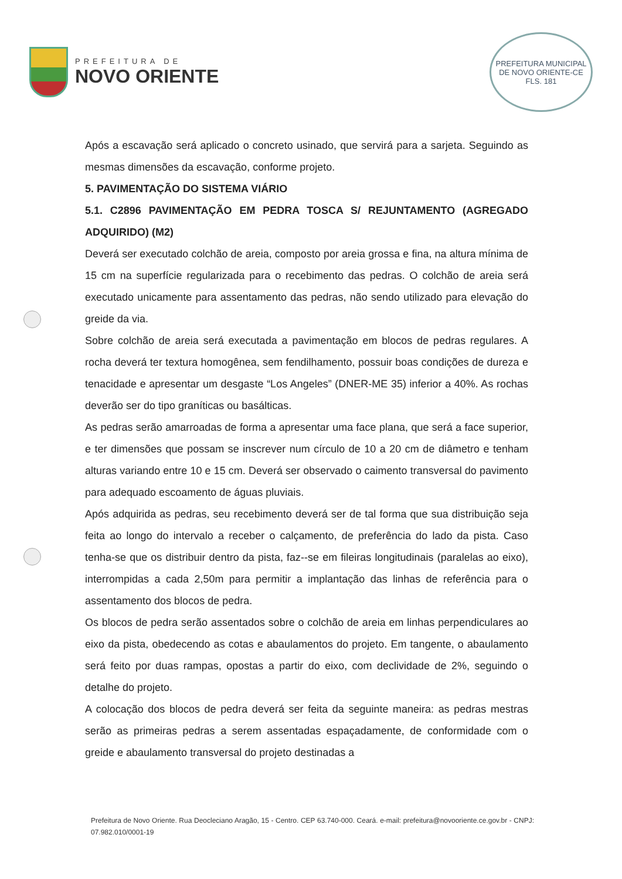PREFEITURA DE
NOVO ORIENTE
PREFEITURA MUNICIPAL DE NOVO ORIENTE-CE
FLS. 181
Após a escavação será aplicado o concreto usinado, que servirá para a sarjeta. Seguindo as mesmas dimensões da escavação, conforme projeto.
5. PAVIMENTAÇÃO DO SISTEMA VIÁRIO
5.1. C2896 PAVIMENTAÇÃO EM PEDRA TOSCA S/ REJUNTAMENTO (AGREGADO ADQUIRIDO) (M2)
Deverá ser executado colchão de areia, composto por areia grossa e fina, na altura mínima de 15 cm na superfície regularizada para o recebimento das pedras. O colchão de areia será executado unicamente para assentamento das pedras, não sendo utilizado para elevação do greide da via.
Sobre colchão de areia será executada a pavimentação em blocos de pedras regulares. A rocha deverá ter textura homogênea, sem fendilhamento, possuir boas condições de dureza e tenacidade e apresentar um desgaste “Los Angeles” (DNER-ME 35) inferior a 40%. As rochas deverão ser do tipo graníticas ou basálticas.
As pedras serão amarroadas de forma a apresentar uma face plana, que será a face superior, e ter dimensões que possam se inscrever num círculo de 10 a 20 cm de diâmetro e tenham alturas variando entre 10 e 15 cm. Deverá ser observado o caimento transversal do pavimento para adequado escoamento de águas pluviais.
Após adquirida as pedras, seu recebimento deverá ser de tal forma que sua distribuição seja feita ao longo do intervalo a receber o calçamento, de preferência do lado da pista. Caso tenha-se que os distribuir dentro da pista, faz--se em fileiras longitudinais (paralelas ao eixo), interrompidas a cada 2,50m para permitir a implantação das linhas de referência para o assentamento dos blocos de pedra.
Os blocos de pedra serão assentados sobre o colchão de areia em linhas perpendiculares ao eixo da pista, obedecendo as cotas e abaulamentos do projeto. Em tangente, o abaulamento será feito por duas rampas, opostas a partir do eixo, com declividade de 2%, seguindo o detalhe do projeto.
A colocação dos blocos de pedra deverá ser feita da seguinte maneira: as pedras mestras serão as primeiras pedras a serem assentadas espaçadamente, de conformidade com o greide e abaulamento transversal do projeto destinadas a
Prefeitura de Novo Oriente. Rua Deocleciano Aragão, 15 - Centro. CEP 63.740-000. Ceará. e-mail: prefeitura@novooriente.ce.gov.br - CNPJ: 07.982.010/0001-19